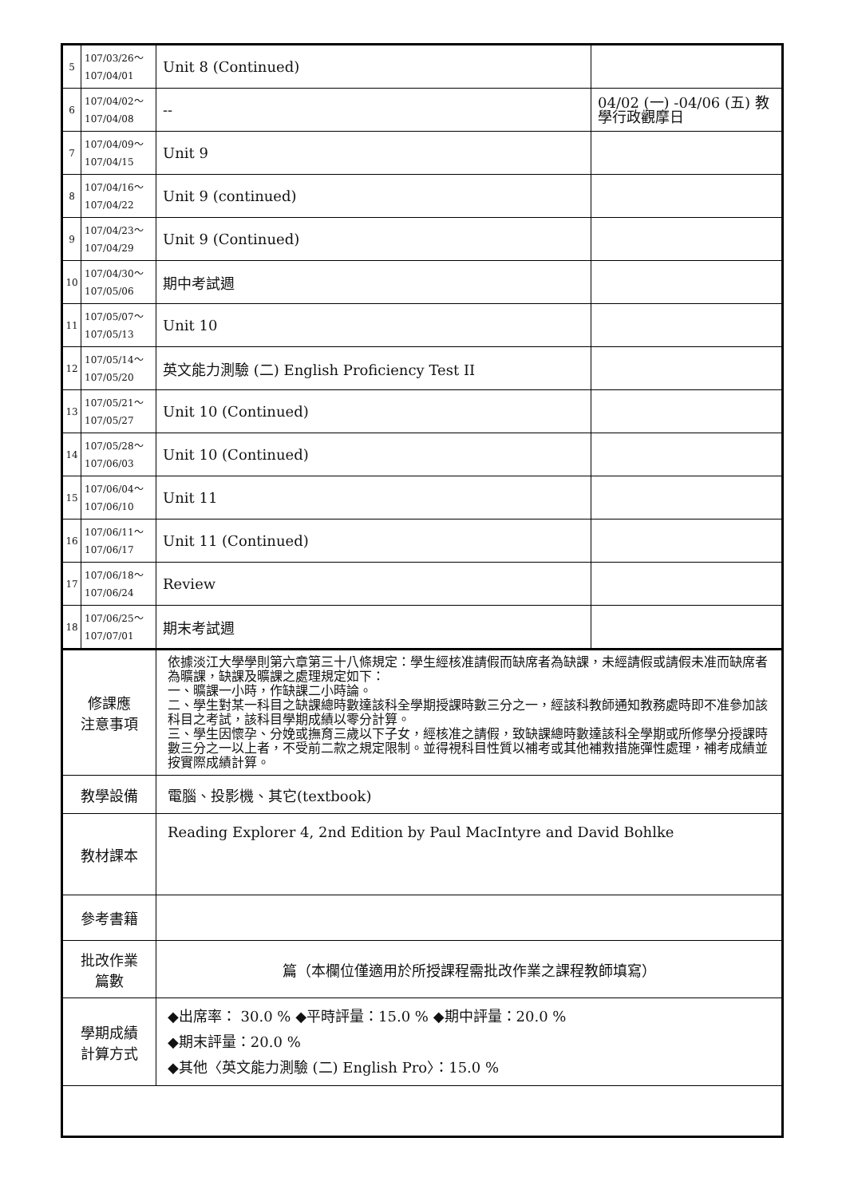| 5 | 107/03/26～ 107/04/01 | Unit 8 (Continued) | |
| 6 | 107/04/02～ 107/04/08 | -- | 04/02 (一) -04/06 (五) 教學行政觀摩日 |
| 7 | 107/04/09～ 107/04/15 | Unit 9 | |
| 8 | 107/04/16～ 107/04/22 | Unit 9 (continued) | |
| 9 | 107/04/23～ 107/04/29 | Unit 9 (Continued) | |
| 10 | 107/04/30～ 107/05/06 | 期中考試週 | |
| 11 | 107/05/07～ 107/05/13 | Unit 10 | |
| 12 | 107/05/14～ 107/05/20 | 英文能力測驗 (二) English Proficiency Test II | |
| 13 | 107/05/21～ 107/05/27 | Unit 10 (Continued) | |
| 14 | 107/05/28～ 107/06/03 | Unit 10 (Continued) | |
| 15 | 107/06/04～ 107/06/10 | Unit 11 | |
| 16 | 107/06/11～ 107/06/17 | Unit 11 (Continued) | |
| 17 | 107/06/18～ 107/06/24 | Review | |
| 18 | 107/06/25～ 107/07/01 | 期末考試週 | |
| 修課應 注意事項 | | 依據淡江大學學則第六章第三十八條規定：學生經核准請假而缺席者為缺課，未經請假或請假未准而缺席者為曠課，缺課及曠課之處理規定如下： 一、曠課一小時，作缺課二小時論。 二、學生對某一科目之缺課總時數達該科全學期授課時數三分之一，經該科教師通知教務處時即不准參加該科目之考試，該科目學期成績以零分計算。 三、學生因懷孕、分娩或撫育三歲以下子女，經核准之請假，致缺課總時數達該科全學期或所修學分授課時數三分之一以上者，不受前二款之規定限制。並得視科目性質以補考或其他補救措施彈性處理，補考成績並按實際成績計算。 | |
| 教學設備 | | 電腦、投影機、其它(textbook) | |
| 教材課本 | | Reading Explorer 4, 2nd Edition by Paul MacIntyre and David Bohlke | |
| 參考書籍 | | | |
| 批改作業 篇數 | | 篇（本欄位僅適用於所授課程需批改作業之課程教師填寫） | |
| 學期成績 計算方式 | | ◆出席率： 30.0 % ◆平時評量：15.0 % ◆期中評量：20.0 % ◆期末評量：20.0 % ◆其他〈英文能力測驗 (二) English Pro〉：15.0 % | |